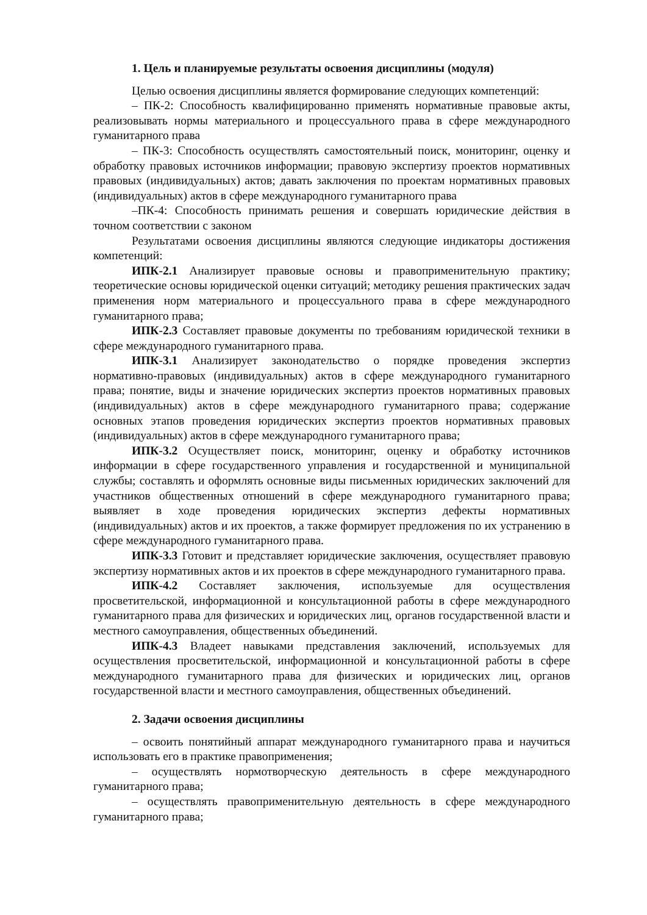1. Цель и планируемые результаты освоения дисциплины (модуля)
Целью освоения дисциплины является формирование следующих компетенций:
– ПК-2: Способность квалифицированно применять нормативные правовые акты, реализовывать нормы материального и процессуального права в сфере международного гуманитарного права
– ПК-3: Способность осуществлять самостоятельный поиск, мониторинг, оценку и обработку правовых источников информации; правовую экспертизу проектов нормативных правовых (индивидуальных) актов; давать заключения по проектам нормативных правовых (индивидуальных) актов в сфере международного гуманитарного права
–ПК-4: Способность принимать решения и совершать юридические действия в точном соответствии с законом
Результатами освоения дисциплины являются следующие индикаторы достижения компетенций:
ИПК-2.1 Анализирует правовые основы и правоприменительную практику; теоретические основы юридической оценки ситуаций; методику решения практических задач применения норм материального и процессуального права в сфере международного гуманитарного права;
ИПК-2.3 Составляет правовые документы по требованиям юридической техники в сфере международного гуманитарного права.
ИПК-3.1 Анализирует законодательство о порядке проведения экспертиз нормативно-правовых (индивидуальных) актов в сфере международного гуманитарного права; понятие, виды и значение юридических экспертиз проектов нормативных правовых (индивидуальных) актов в сфере международного гуманитарного права; содержание основных этапов проведения юридических экспертиз проектов нормативных правовых (индивидуальных) актов в сфере международного гуманитарного права;
ИПК-3.2 Осуществляет поиск, мониторинг, оценку и обработку источников информации в сфере государственного управления и государственной и муниципальной службы; составлять и оформлять основные виды письменных юридических заключений для участников общественных отношений в сфере международного гуманитарного права; выявляет в ходе проведения юридических экспертиз дефекты нормативных (индивидуальных) актов и их проектов, а также формирует предложения по их устранению в сфере международного гуманитарного права.
ИПК-3.3 Готовит и представляет юридические заключения, осуществляет правовую экспертизу нормативных актов и их проектов в сфере международного гуманитарного права.
ИПК-4.2 Составляет заключения, используемые для осуществления просветительской, информационной и консультационной работы в сфере международного гуманитарного права для физических и юридических лиц, органов государственной власти и местного самоуправления, общественных объединений.
ИПК-4.3 Владеет навыками представления заключений, используемых для осуществления просветительской, информационной и консультационной работы в сфере международного гуманитарного права для физических и юридических лиц, органов государственной власти и местного самоуправления, общественных объединений.
2. Задачи освоения дисциплины
– освоить понятийный аппарат международного гуманитарного права и научиться использовать его в практике правоприменения;
– осуществлять нормотворческую деятельность в сфере международного гуманитарного права;
– осуществлять правоприменительную деятельность в сфере международного гуманитарного права;